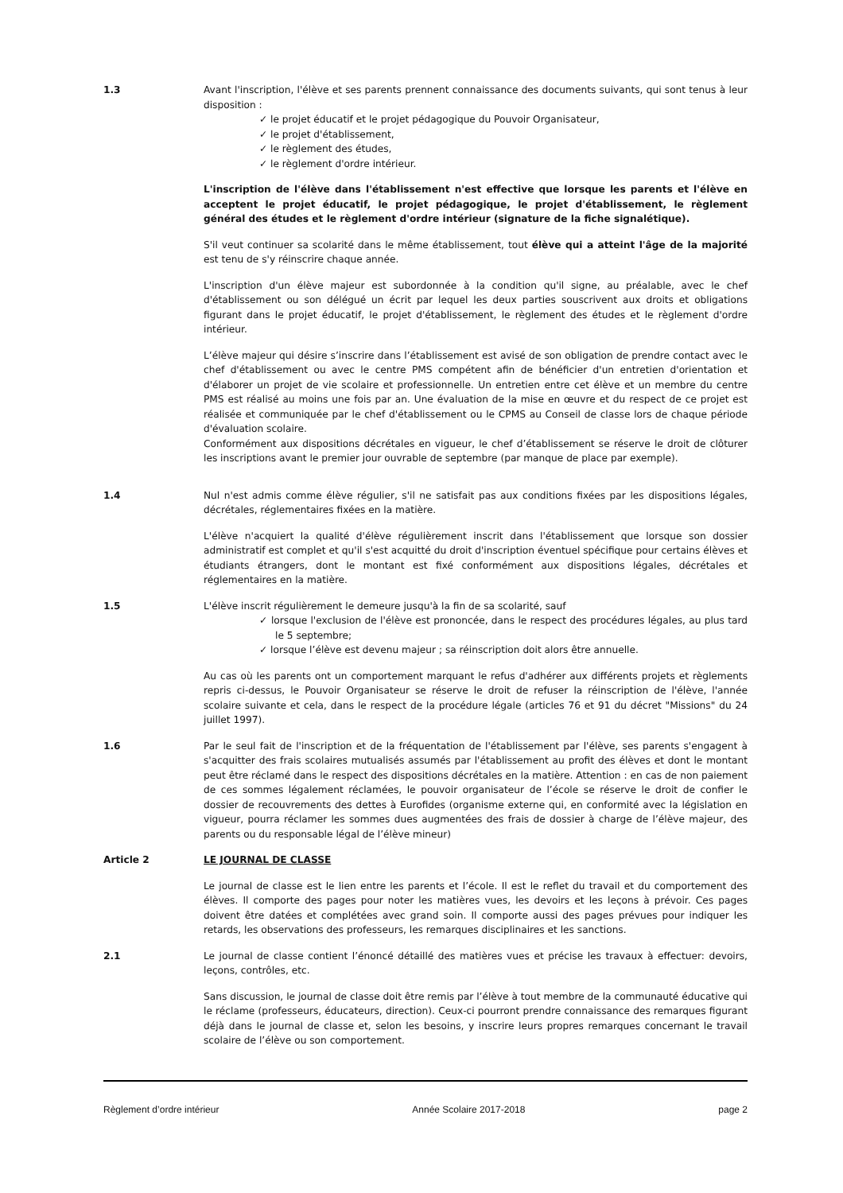1.3 Avant l'inscription, l'élève et ses parents prennent connaissance des documents suivants, qui sont tenus à leur disposition :
✓ le projet éducatif et le projet pédagogique du Pouvoir Organisateur,
✓ le projet d'établissement,
✓ le règlement des études,
✓ le règlement d'ordre intérieur.
L'inscription de l'élève dans l'établissement n'est effective que lorsque les parents et l'élève en acceptent le projet éducatif, le projet pédagogique, le projet d'établissement, le règlement général des études et le règlement d'ordre intérieur (signature de la fiche signalétique).
S'il veut continuer sa scolarité dans le même établissement, tout élève qui a atteint l'âge de la majorité est tenu de s'y réinscrire chaque année.
L'inscription d'un élève majeur est subordonnée à la condition qu'il signe, au préalable, avec le chef d'établissement ou son délégué un écrit par lequel les deux parties souscrivent aux droits et obligations figurant dans le projet éducatif, le projet d'établissement, le règlement des études et le règlement d'ordre intérieur.
L’élève majeur qui désire s’inscrire dans l’établissement est avisé de son obligation de prendre contact avec le chef d'établissement ou avec le centre PMS compétent afin de bénéficier d'un entretien d'orientation et d'élaborer un projet de vie scolaire et professionnelle. Un entretien entre cet élève et un membre du centre PMS est réalisé au moins une fois par an. Une évaluation de la mise en œuvre et du respect de ce projet est réalisée et communiquée par le chef d'établissement ou le CPMS au Conseil de classe lors de chaque période d'évaluation scolaire.
Conformément aux dispositions décrétales en vigueur, le chef d’établissement se réserve le droit de clôturer les inscriptions avant le premier jour ouvrable de septembre (par manque de place par exemple).
1.4 Nul n'est admis comme élève régulier, s'il ne satisfait pas aux conditions fixées par les dispositions légales, décrétales, réglementaires fixées en la matière.
L'élève n'acquiert la qualité d'élève régulièrement inscrit dans l'établissement que lorsque son dossier administratif est complet et qu'il s'est acquitté du droit d'inscription éventuel spécifique pour certains élèves et étudiants étrangers, dont le montant est fixé conformément aux dispositions légales, décrétales et réglementaires en la matière.
1.5 L'élève inscrit régulièrement le demeure jusqu'à la fin de sa scolarité, sauf
✓ lorsque l'exclusion de l'élève est prononcée, dans le respect des procédures légales, au plus tard le 5 septembre;
✓ lorsque l’élève est devenu majeur ; sa réinscription doit alors être annuelle.
Au cas où les parents ont un comportement marquant le refus d'adhérer aux différents projets et règlements repris ci-dessus, le Pouvoir Organisateur se réserve le droit de refuser la réinscription de l'élève, l'année scolaire suivante et cela, dans le respect de la procédure légale (articles 76 et 91 du décret "Missions" du 24 juillet 1997).
1.6 Par le seul fait de l'inscription et de la fréquentation de l'établissement par l'élève, ses parents s'engagent à s'acquitter des frais scolaires mutualisés assumés par l'établissement au profit des élèves et dont le montant peut être réclamé dans le respect des dispositions décrétales en la matière. Attention : en cas de non paiement de ces sommes légalement réclamées, le pouvoir organisateur de l’école se réserve le droit de confier le dossier de recouvrements des dettes à Eurofides (organisme externe qui, en conformité avec la législation en vigueur, pourra réclamer les sommes dues augmentées des frais de dossier à charge de l’élève majeur, des parents ou du responsable légal de l’élève mineur)
Article 2 LE JOURNAL DE CLASSE
Le journal de classe est le lien entre les parents et l’école. Il est le reflet du travail et du comportement des élèves. Il comporte des pages pour noter les matières vues, les devoirs et les leçons à prévoir. Ces pages doivent être datées et complétées avec grand soin. Il comporte aussi des pages prévues pour indiquer les retards, les observations des professeurs, les remarques disciplinaires et les sanctions.
2.1 Le journal de classe contient l’énoncé détaillé des matières vues et précise les travaux à effectuer: devoirs, leçons, contrôles, etc.
Sans discussion, le journal de classe doit être remis par l’élève à tout membre de la communauté éducative qui le réclame (professeurs, éducateurs, direction). Ceux-ci pourront prendre connaissance des remarques figurant déjà dans le journal de classe et, selon les besoins, y inscrire leurs propres remarques concernant le travail scolaire de l’élève ou son comportement.
Règlement d’ordre intérieur Année Scolaire 2017-2018 page 2